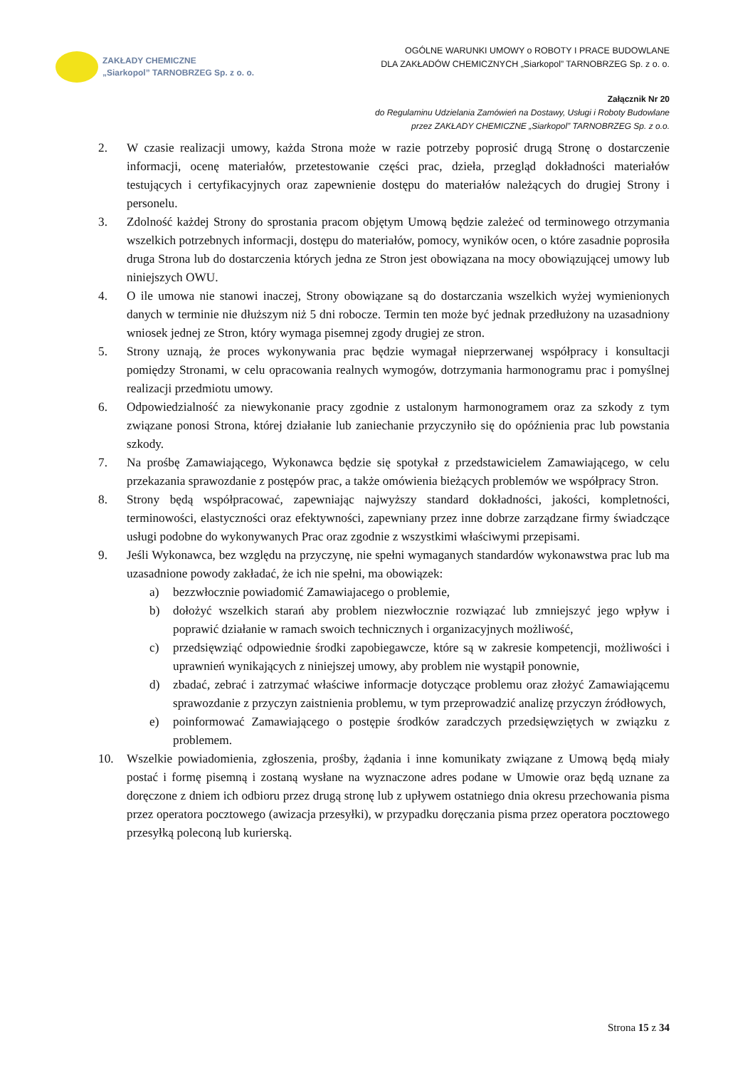ZAKŁADY CHEMICZNE
„Siarkopol” TARNOBRZEG Sp. z o. o.
OGÓLNE WARUNKI UMOWY o ROBOTY I PRACE BUDOWLANE
DLA ZAKŁADÓW CHEMICZNYCH „Siarkopol” TARNOBRZEG Sp. z o. o.
Załącznik Nr 20
do Regulaminu Udzielania Zamówień na Dostawy, Usługi i Roboty Budowlane
przez ZAKŁADY CHEMICZNE „Siarkopol” TARNOBRZEG Sp. z o.o.
2. W czasie realizacji umowy, każda Strona może w razie potrzeby poprosić drugą Stronę o dostarczenie informacji, ocenę materiałów, przetestowanie części prac, dzieła, przegląd dokładności materiałów testujących i certyfikacyjnych oraz zapewnienie dostępu do materiałów należących do drugiej Strony i personelu.
3. Zdolność każdej Strony do sprostania pracom objętym Umową będzie zależeć od terminowego otrzymania wszelkich potrzebnych informacji, dostępu do materiałów, pomocy, wyników ocen, o które zasadnie poprosiła druga Strona lub do dostarczenia których jedna ze Stron jest obowiązana na mocy obowiązującej umowy lub niniejszych OWU.
4. O ile umowa nie stanowi inaczej, Strony obowiązane są do dostarczania wszelkich wyżej wymienionych danych w terminie nie dłuższym niż 5 dni robocze. Termin ten może być jednak przedłużony na uzasadniony wniosek jednej ze Stron, który wymaga pisemnej zgody drugiej ze stron.
5. Strony uznają, że proces wykonywania prac będzie wymagał nieprzerwanej współpracy i konsultacji pomiędzy Stronami, w celu opracowania realnych wymogów, dotrzymania harmonogramu prac i pomyślnej realizacji przedmiotu umowy.
6. Odpowiedzialność za niewykonanie pracy zgodnie z ustalonym harmonogramem oraz za szkody z tym związane ponosi Strona, której działanie lub zaniechanie przyczyniło się do opóźnienia prac lub powstania szkody.
7. Na prośbę Zamawiającego, Wykonawca będzie się spotykał z przedstawicielem Zamawiającego, w celu przekazania sprawozdanie z postępów prac, a także omówienia bieżących problemów we współpracy Stron.
8. Strony będą współpracować, zapewniając najwyższy standard dokładności, jakości, kompletności, terminowości, elastyczności oraz efektywności, zapewniany przez inne dobrze zarządzane firmy świadczące usługi podobne do wykonywanych Prac oraz zgodnie z wszystkimi właściwymi przepisami.
9. Jeśli Wykonawca, bez względu na przyczynę, nie spełni wymaganych standardów wykonawstwa prac lub ma uzasadnione powody zakładać, że ich nie spełni, ma obowiązek:
a) bezzwłocznie powiadomić Zamawiajacego o problemie,
b) dołożyć wszelkich starań aby problem niezwłocznie rozwiązać lub zmniejszyć jego wpływ i poprawić działanie w ramach swoich technicznych i organizacyjnych możliwość,
c) przedsięwziąć odpowiednie środki zapobiegawcze, które są w zakresie kompetencji, możliwości i uprawnień wynikających z niniejszej umowy, aby problem nie wystąpił ponownie,
d) zbadać, zebrać i zatrzymać właściwe informacje dotyczące problemu oraz złożyć Zamawiającemu sprawozdanie z przyczyn zaistnienia problemu, w tym przeprowadzić analizę przyczyn źródłowych,
e) poinformować Zamawiającego o postępie środków zaradczych przedsięwziętych w związku z problemem.
10. Wszelkie powiadomienia, zgłoszenia, prośby, żądania i inne komunikaty związane z Umową będą miały postać i formę pisemną i zostaną wysłane na wyznaczone adres podane w Umowie oraz będą uznane za doręczone z dniem ich odbioru przez drugą stronę lub z upływem ostatniego dnia okresu przechowania pisma przez operatora pocztowego (awizacja przesyłki), w przypadku doręczania pisma przez operatora pocztowego przesyłką poleconą lub kurierską.
Strona 15 z 34